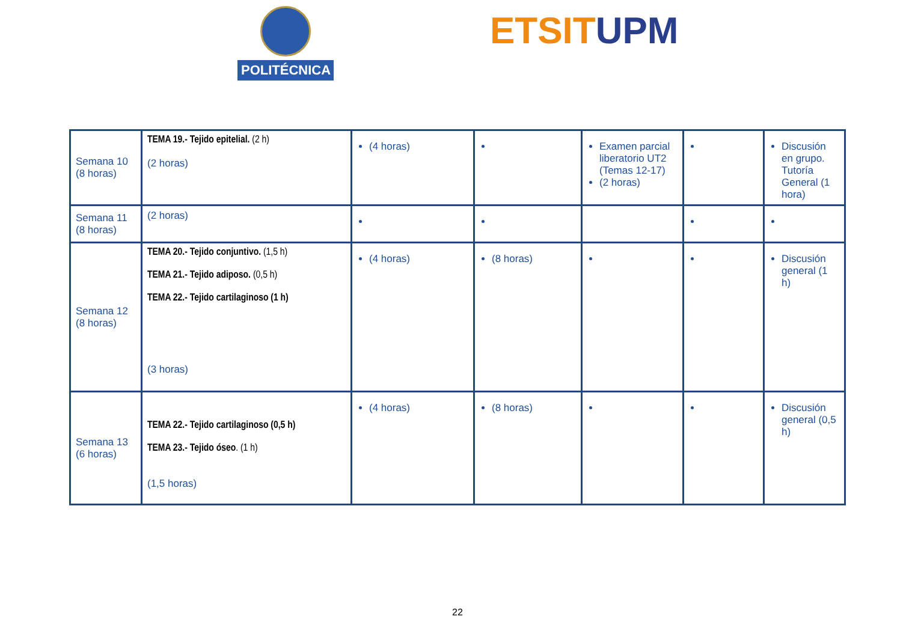POLITÉCNICA ETSIT UPM
| Semana 10 (8 horas) | TEMA 19.- Tejido epitelial. (2 h) (2 horas) | (4 horas) | | Examen parcial liberatorio UT2 (Temas 12-17) (2 horas) | | Discusión en grupo. Tutoría General (1 hora) |
| Semana 11 (8 horas) | (2 horas) | | | | | |
| Semana 12 (8 horas) | TEMA 20.- Tejido conjuntivo. (1,5 h) TEMA 21.- Tejido adiposo. (0,5 h) TEMA 22.- Tejido cartilaginoso (1 h) (3 horas) | (4 horas) | (8 horas) | | | Discusión general (1 h) |
| Semana 13 (6 horas) | TEMA 22.- Tejido cartilaginoso (0,5 h) TEMA 23.- Tejido óseo . (1 h) (1,5 horas) | (4 horas) | (8 horas) | | | Discusión general (0,5 h) |
22